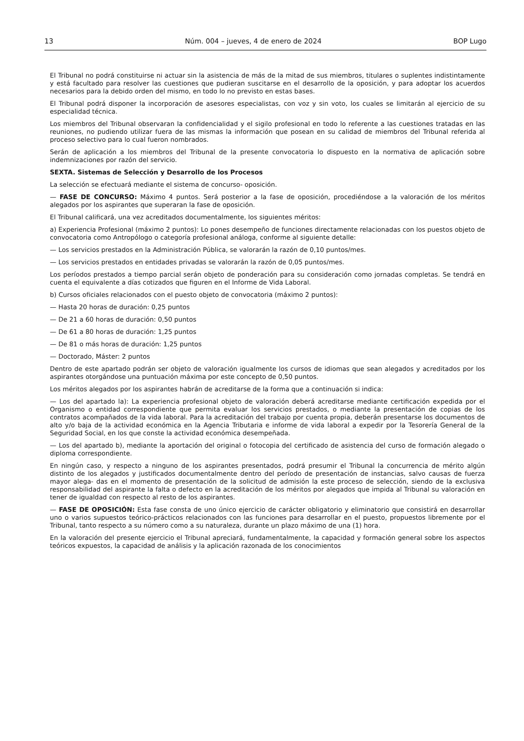13 Núm. 004 – jueves, 4 de enero de 2024 BOP Lugo
El Tribunal no podrá constituirse ni actuar sin la asistencia de más de la mitad de sus miembros, titulares o suplentes indistintamente y está facultado para resolver las cuestiones que pudieran suscitarse en el desarrollo de la oposición, y para adoptar los acuerdos necesarios para la debido orden del mismo, en todo lo no previsto en estas bases.
El Tribunal podrá disponer la incorporación de asesores especialistas, con voz y sin voto, los cuales se limitarán al ejercicio de su especialidad técnica.
Los miembros del Tribunal observaran la confidencialidad y el sigilo profesional en todo lo referente a las cuestiones tratadas en las reuniones, no pudiendo utilizar fuera de las mismas la información que posean en su calidad de miembros del Tribunal referida al proceso selectivo para lo cual fueron nombrados.
Serán de aplicación a los miembros del Tribunal de la presente convocatoria lo dispuesto en la normativa de aplicación sobre indemnizaciones por razón del servicio.
SEXTA. Sistemas de Selección y Desarrollo de los Procesos
La selección se efectuará mediante el sistema de concurso- oposición.
— FASE DE CONCURSO: Máximo 4 puntos. Será posterior a la fase de oposición, procediéndose a la valoración de los méritos alegados por los aspirantes que superaran la fase de oposición.
El Tribunal calificará, una vez acreditados documentalmente, los siguientes méritos:
a) Experiencia Profesional (máximo 2 puntos): Lo pones desempeño de funciones directamente relacionadas con los puestos objeto de convocatoria como Antropólogo o categoría profesional análoga, conforme al siguiente detalle:
— Los servicios prestados en la Administración Pública, se valorarán la razón de 0,10 puntos/mes.
— Los servicios prestados en entidades privadas se valorarán la razón de 0,05 puntos/mes.
Los períodos prestados a tiempo parcial serán objeto de ponderación para su consideración como jornadas completas. Se tendrá en cuenta el equivalente a días cotizados que figuren en el Informe de Vida Laboral.
b) Cursos oficiales relacionados con el puesto objeto de convocatoria (máximo 2 puntos):
— Hasta 20 horas de duración: 0,25 puntos
— De 21 a 60 horas de duración: 0,50 puntos
— De 61 a 80 horas de duración: 1,25 puntos
— De 81 o más horas de duración: 1,25 puntos
— Doctorado, Máster: 2 puntos
Dentro de este apartado podrán ser objeto de valoración igualmente los cursos de idiomas que sean alegados y acreditados por los aspirantes otorgándose una puntuación máxima por este concepto de 0,50 puntos.
Los méritos alegados por los aspirantes habrán de acreditarse de la forma que a continuación si indica:
— Los del apartado la): La experiencia profesional objeto de valoración deberá acreditarse mediante certificación expedida por el Organismo o entidad correspondiente que permita evaluar los servicios prestados, o mediante la presentación de copias de los contratos acompañados de la vida laboral. Para la acreditación del trabajo por cuenta propia, deberán presentarse los documentos de alto y/o baja de la actividad económica en la Agencia Tributaria e informe de vida laboral a expedir por la Tesorería General de la Seguridad Social, en los que conste la actividad económica desempeñada.
— Los del apartado b), mediante la aportación del original o fotocopia del certificado de asistencia del curso de formación alegado o diploma correspondiente.
En ningún caso, y respecto a ninguno de los aspirantes presentados, podrá presumir el Tribunal la concurrencia de mérito algún distinto de los alegados y justificados documentalmente dentro del período de presentación de instancias, salvo causas de fuerza mayor alega- das en el momento de presentación de la solicitud de admisión la este proceso de selección, siendo de la exclusiva responsabilidad del aspirante la falta o defecto en la acreditación de los méritos por alegados que impida al Tribunal su valoración en tener de igualdad con respecto al resto de los aspirantes.
— FASE DE OPOSICIÓN: Esta fase consta de uno único ejercicio de carácter obligatorio y eliminatorio que consistirá en desarrollar uno o varios supuestos teórico-prácticos relacionados con las funciones para desarrollar en el puesto, propuestos libremente por el Tribunal, tanto respecto a su número como a su naturaleza, durante un plazo máximo de una (1) hora.
En la valoración del presente ejercicio el Tribunal apreciará, fundamentalmente, la capacidad y formación general sobre los aspectos teóricos expuestos, la capacidad de análisis y la aplicación razonada de los conocimientos